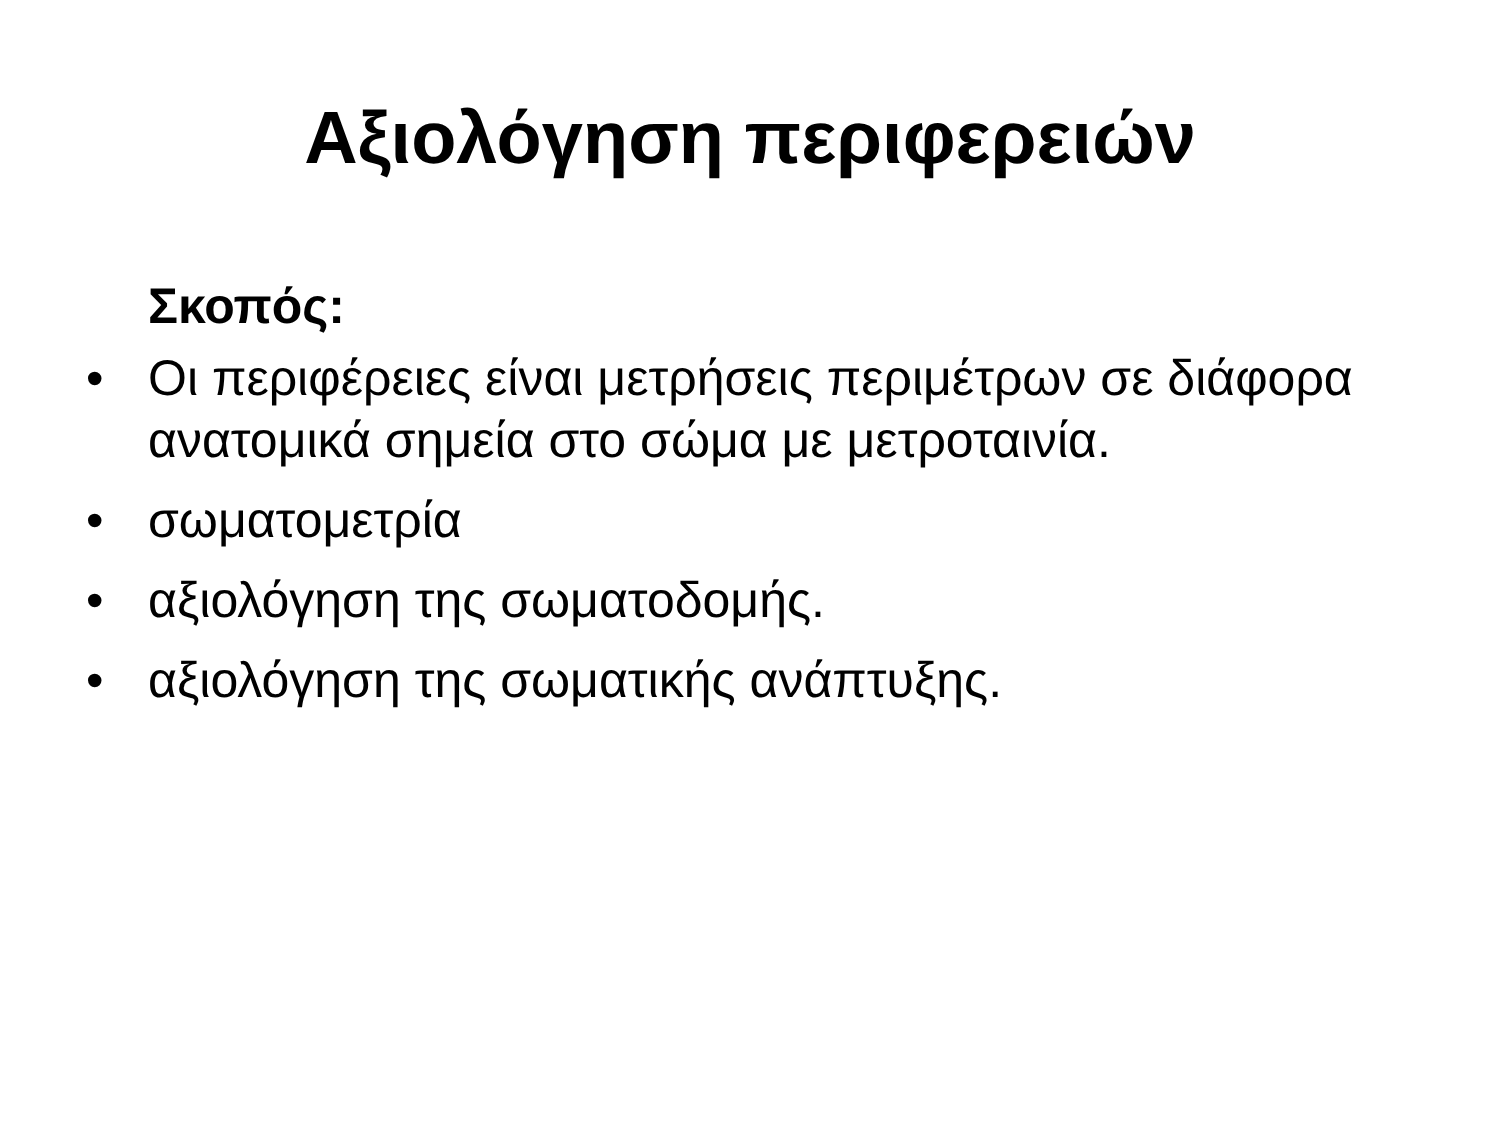Αξιολόγηση περιφερειών
Σκοπός:
• Οι περιφέρειες είναι μετρήσεις περιμέτρων σε διάφορα ανατομικά σημεία στο σώμα με μετροταινία.
• σωματομετρία
• αξιολόγηση της σωματοδομής.
• αξιολόγηση της σωματικής ανάπτυξης.